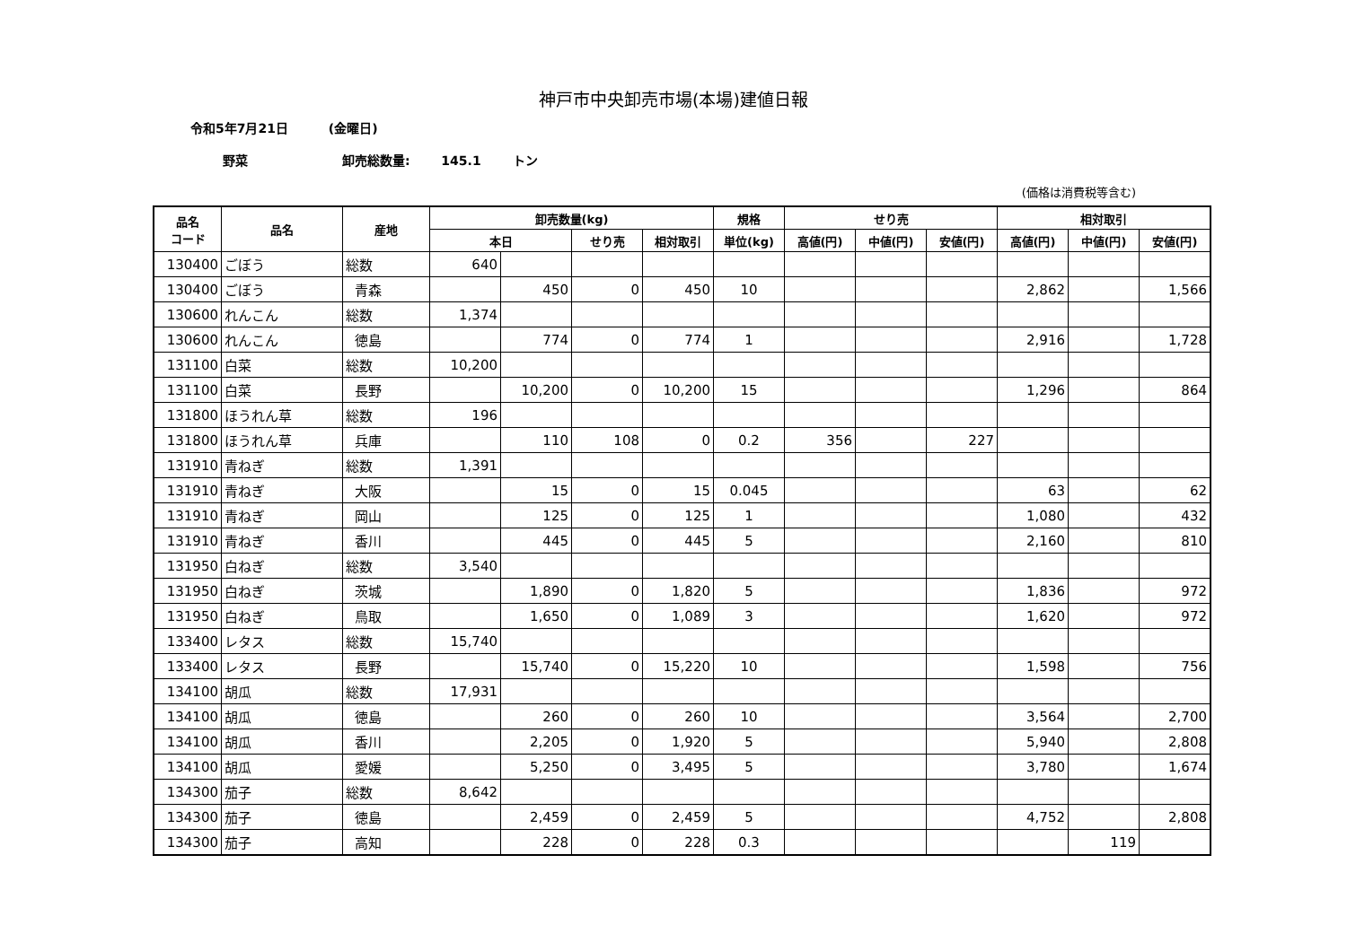神戸市中央卸売市場(本場)建値日報
令和5年7月21日 (金曜日)
野菜 卸売総数量: 145.1 トン
(価格は消費税等含む)
| 品名 コード | 品名 | 産地 | 卸売数量(kg) | | | | 規格 | せり売 | | | 相対取引 | | |
| --- | --- | --- | --- | --- | --- | --- | --- | --- | --- | --- | --- | --- | --- |
| | | | 本日 | | せり売 | 相対取引 | 単位(kg) | 高値(円) | 中値(円) | 安値(円) | 高値(円) | 中値(円) | 安値(円) |
| 130400 | ごぼう | 総数 | 640 | | | | | | | | | | |
| 130400 | ごぼう | 青森 | | 450 | 0 | 450 | 10 | | | | 2,862 | | 1,566 |
| 130600 | れんこん | 総数 | 1,374 | | | | | | | | | | |
| 130600 | れんこん | 徳島 | | 774 | 0 | 774 | 1 | | | | 2,916 | | 1,728 |
| 131100 | 白菜 | 総数 | 10,200 | | | | | | | | | | |
| 131100 | 白菜 | 長野 | | 10,200 | 0 | 10,200 | 15 | | | | 1,296 | | 864 |
| 131800 | ほうれん草 | 総数 | 196 | | | | | | | | | | |
| 131800 | ほうれん草 | 兵庫 | | 110 | 108 | 0 | 0.2 | 356 | | 227 | | | |
| 131910 | 青ねぎ | 総数 | 1,391 | | | | | | | | | | |
| 131910 | 青ねぎ | 大阪 | | 15 | 0 | 15 | 0.045 | | | | 63 | | 62 |
| 131910 | 青ねぎ | 岡山 | | 125 | 0 | 125 | 1 | | | | 1,080 | | 432 |
| 131910 | 青ねぎ | 香川 | | 445 | 0 | 445 | 5 | | | | 2,160 | | 810 |
| 131950 | 白ねぎ | 総数 | 3,540 | | | | | | | | | | |
| 131950 | 白ねぎ | 茨城 | | 1,890 | 0 | 1,820 | 5 | | | | 1,836 | | 972 |
| 131950 | 白ねぎ | 鳥取 | | 1,650 | 0 | 1,089 | 3 | | | | 1,620 | | 972 |
| 133400 | レタス | 総数 | 15,740 | | | | | | | | | | |
| 133400 | レタス | 長野 | | 15,740 | 0 | 15,220 | 10 | | | | 1,598 | | 756 |
| 134100 | 胡瓜 | 総数 | 17,931 | | | | | | | | | | |
| 134100 | 胡瓜 | 徳島 | | 260 | 0 | 260 | 10 | | | | 3,564 | | 2,700 |
| 134100 | 胡瓜 | 香川 | | 2,205 | 0 | 1,920 | 5 | | | | 5,940 | | 2,808 |
| 134100 | 胡瓜 | 愛媛 | | 5,250 | 0 | 3,495 | 5 | | | | 3,780 | | 1,674 |
| 134300 | 茄子 | 総数 | 8,642 | | | | | | | | | | |
| 134300 | 茄子 | 徳島 | | 2,459 | 0 | 2,459 | 5 | | | | 4,752 | | 2,808 |
| 134300 | 茄子 | 高知 | | 228 | 0 | 228 | 0.3 | | | | | 119 | |